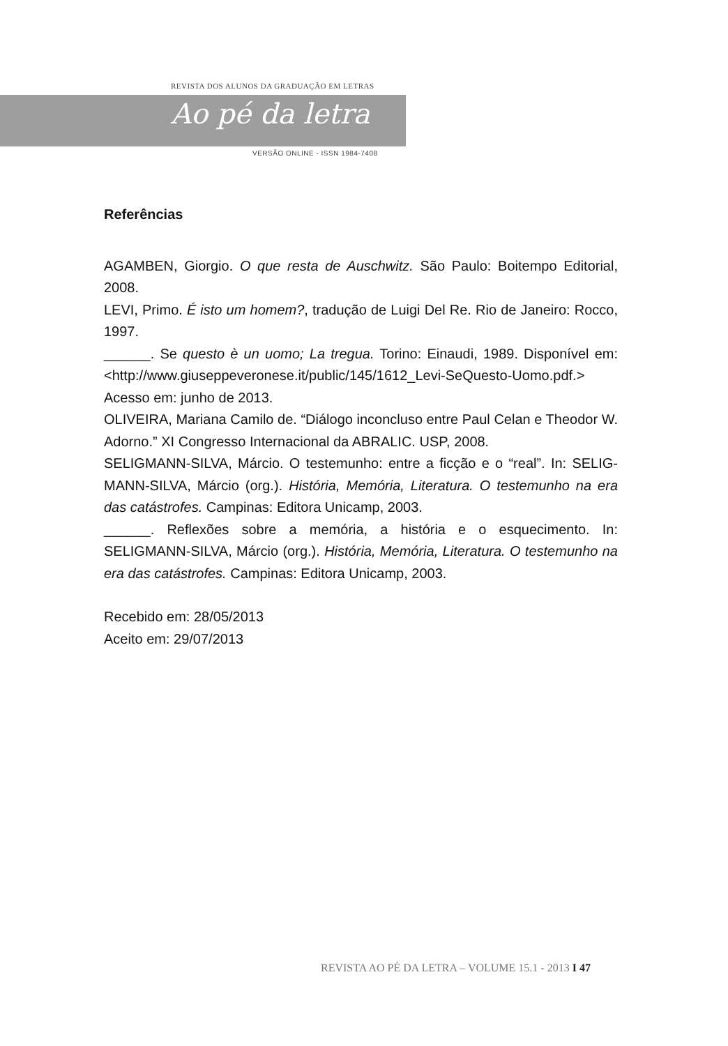REVISTA DOS ALUNOS DA GRADUAÇÃO EM LETRAS
Ao pé da letra
VERSÃO ONLINE - ISSN 1984-7408
Referências
AGAMBEN, Giorgio. O que resta de Auschwitz. São Paulo: Boitempo Editorial, 2008.
LEVI, Primo. É isto um homem?, tradução de Luigi Del Re. Rio de Janeiro: Rocco, 1997.
______. Se questo è un uomo; La tregua. Torino: Einaudi, 1989. Disponível em: <http://www.giuseppeveronese.it/public/145/1612_Levi-SeQuesto-Uomo.pdf.> Acesso em: junho de 2013.
OLIVEIRA, Mariana Camilo de. “Diálogo inconcluso entre Paul Celan e Theodor W. Adorno.” XI Congresso Internacional da ABRALIC. USP, 2008.
SELIGMANN-SILVA, Márcio. O testemunho: entre a ficção e o “real”. In: SELIG-MANN-SILVA, Márcio (org.). História, Memória, Literatura. O testemunho na era das catástrofes. Campinas: Editora Unicamp, 2003.
______. Reflexões sobre a memória, a história e o esquecimento. In: SELIGMANN-SILVA, Márcio (org.). História, Memória, Literatura. O testemunho na era das catástrofes. Campinas: Editora Unicamp, 2003.
Recebido em: 28/05/2013
Aceito em: 29/07/2013
REVISTA AO PÉ DA LETRA – VOLUME 15.1 - 2013 I 47